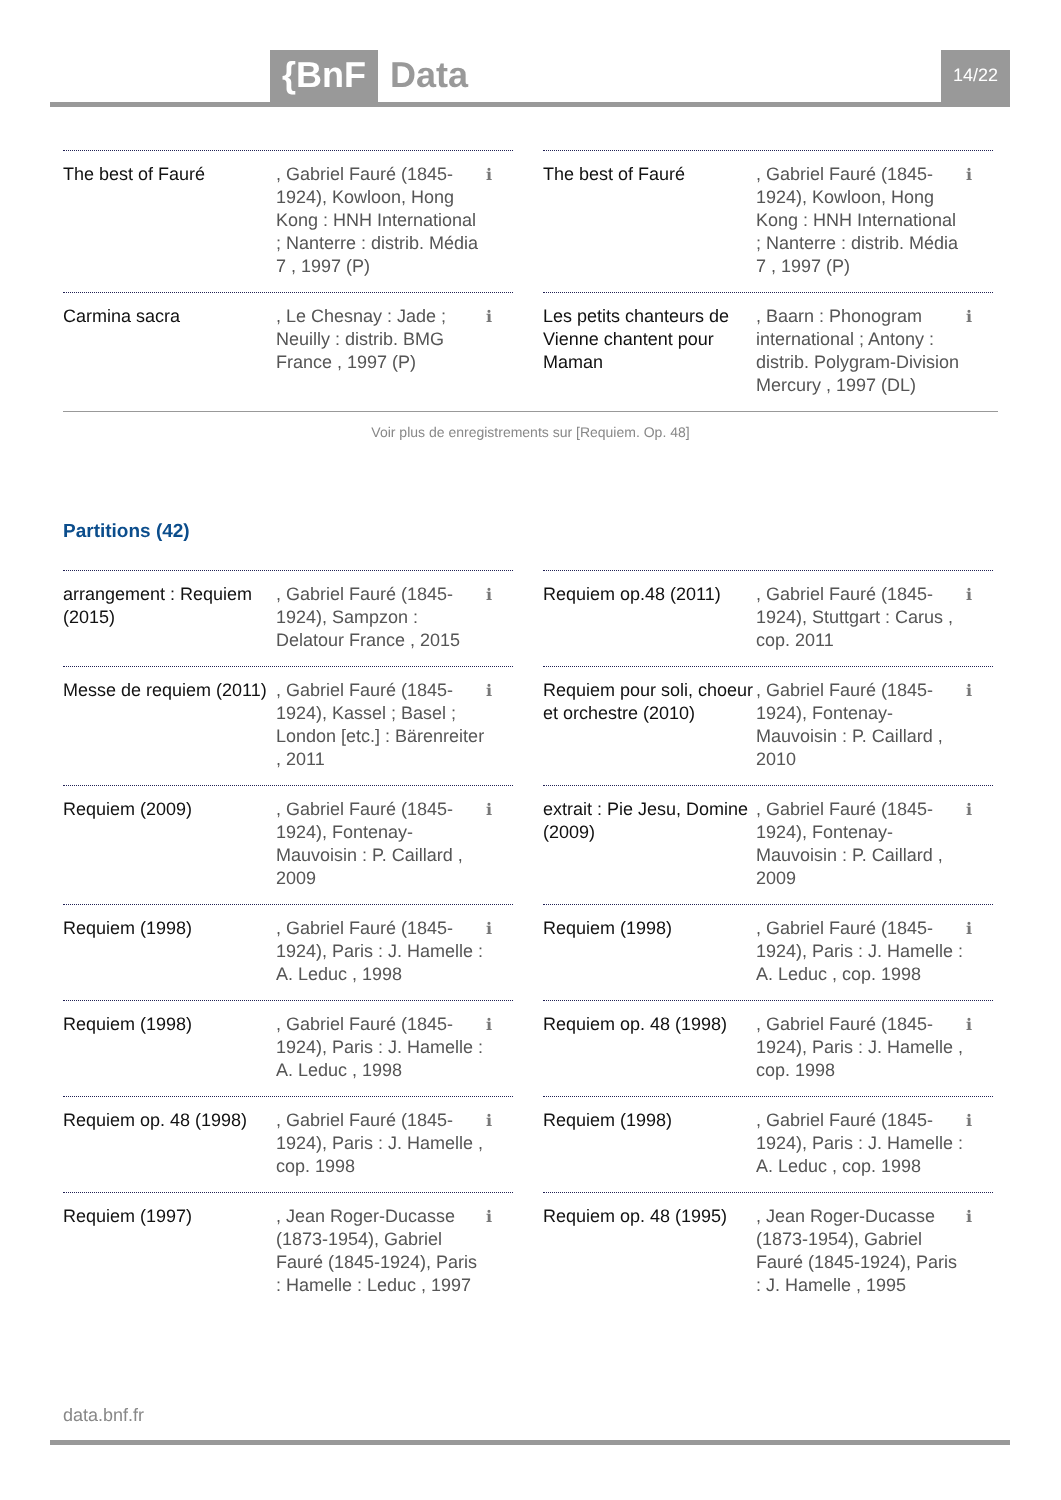{BnF Data 14/22
The best of Fauré , Gabriel Fauré (1845-1924), Kowloon, Hong Kong : HNH International ; Nanterre : distrib. Média 7 , 1997 (P)
ℹ
Carmina sacra , Le Chesnay : Jade ; Neuilly : distrib. BMG France , 1997 (P)
ℹ
The best of Fauré , Gabriel Fauré (1845-1924), Kowloon, Hong Kong : HNH International ; Nanterre : distrib. Média 7 , 1997 (P)
ℹ
Les petits chanteurs de Vienne chantent pour Maman
, Baarn : Phonogram international ; Antony : distrib. Polygram-Division Mercury , 1997 (DL)
ℹ
Voir plus de enregistrements sur [Requiem. Op. 48]
Partitions (42)
arrangement : Requiem (2015)
, Gabriel Fauré (1845-1924), Sampzon : Delatour France , 2015
ℹ
Messe de requiem (2011)
, Gabriel Fauré (1845-1924), Kassel ; Basel ; London [etc.] : Bärenreiter , 2011
ℹ
Requiem (2009) , Gabriel Fauré (1845-1924), Fontenay-Mauvoisin : P. Caillard , 2009
ℹ
Requiem (1998) , Gabriel Fauré (1845-1924), Paris : J. Hamelle : A. Leduc , 1998
ℹ
Requiem (1998) , Gabriel Fauré (1845-1924), Paris : J. Hamelle : A. Leduc , 1998
ℹ
Requiem op. 48 (1998)
, Gabriel Fauré (1845-1924), Paris : J. Hamelle , cop. 1998
ℹ
Requiem (1997) , Jean Roger-Ducasse (1873-1954), Gabriel Fauré (1845-1924), Paris : Hamelle : Leduc , 1997
ℹ
Requiem op.48 (2011)
, Gabriel Fauré (1845-1924), Stuttgart : Carus , cop. 2011
ℹ
Requiem pour soli, choeur et orchestre (2010)
, Gabriel Fauré (1845-1924), Fontenay-Mauvoisin : P. Caillard , 2010
ℹ
extrait : Pie Jesu, Domine (2009)
, Gabriel Fauré (1845-1924), Fontenay-Mauvoisin : P. Caillard , 2009
ℹ
Requiem (1998) , Gabriel Fauré (1845-1924), Paris : J. Hamelle : A. Leduc , cop. 1998
ℹ
Requiem op. 48 (1998)
, Gabriel Fauré (1845-1924), Paris : J. Hamelle , cop. 1998
ℹ
Requiem (1998) , Gabriel Fauré (1845-1924), Paris : J. Hamelle : A. Leduc , cop. 1998
ℹ
Requiem op. 48 (1995)
, Jean Roger-Ducasse (1873-1954), Gabriel Fauré (1845-1924), Paris : J. Hamelle , 1995
ℹ
data.bnf.fr